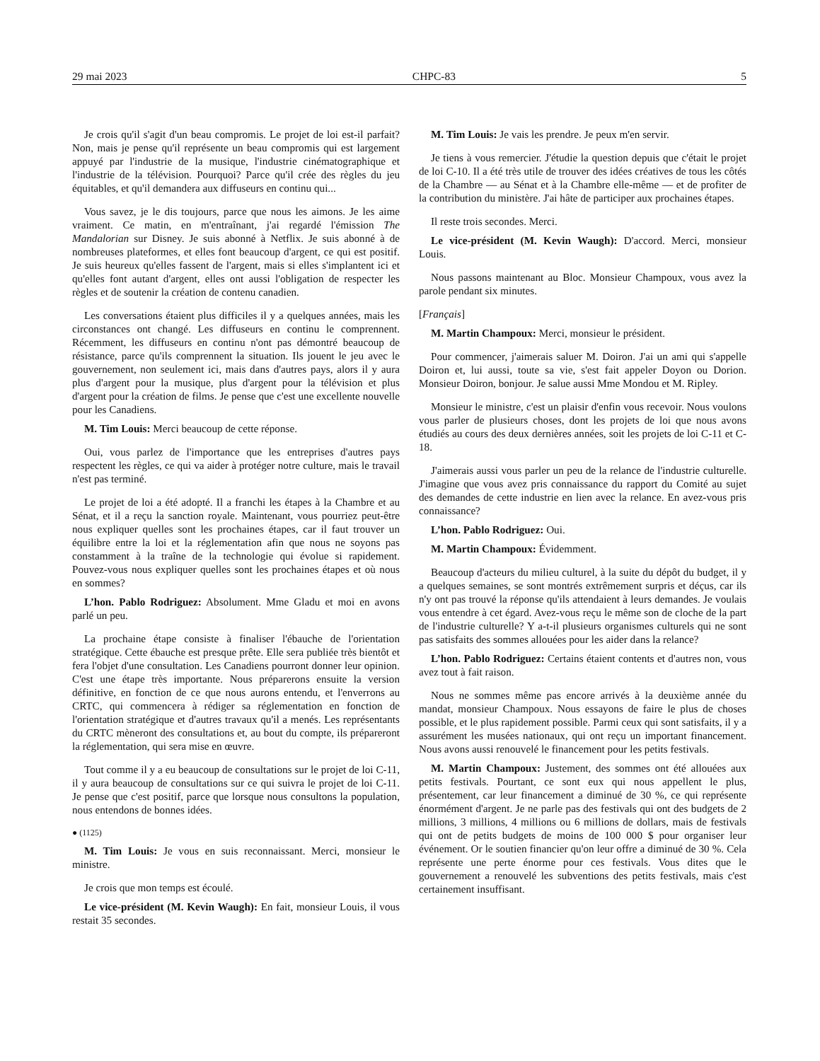29 mai 2023 CHPC-83 5
Je crois qu'il s'agit d'un beau compromis. Le projet de loi est-il parfait? Non, mais je pense qu'il représente un beau compromis qui est largement appuyé par l'industrie de la musique, l'industrie ciné­matographique et l'industrie de la télévision. Pourquoi? Parce qu'il crée des règles du jeu équitables, et qu'il demandera aux diffuseurs en continu qui...
Vous savez, je le dis toujours, parce que nous les aimons. Je les aime vraiment. Ce matin, en m'entraînant, j'ai regardé l'émission The Mandalorian sur Disney. Je suis abonné à Netflix. Je suis abonné à de nombreuses plateformes, et elles font beaucoup d'argent, ce qui est positif. Je suis heureux qu'elles fassent de l'argent, mais si elles s'implantent ici et qu'elles font autant d'argent, elles ont aussi l'obligation de respecter les règles et de soutenir la création de contenu canadien.
Les conversations étaient plus difficiles il y a quelques années, mais les circonstances ont changé. Les diffuseurs en continu le comprennent. Récemment, les diffuseurs en continu n'ont pas dé­montré beaucoup de résistance, parce qu'ils comprennent la situa­tion. Ils jouent le jeu avec le gouvernement, non seulement ici, mais dans d'autres pays, alors il y aura plus d'argent pour la musique, plus d'argent pour la télévision et plus d'argent pour la création de films. Je pense que c'est une excellente nouvelle pour les Cana­diens.
M. Tim Louis: Merci beaucoup de cette réponse.
Oui, vous parlez de l'importance que les entreprises d'autres pays respectent les règles, ce qui va aider à protéger notre culture, mais le travail n'est pas terminé.
Le projet de loi a été adopté. Il a franchi les étapes à la Chambre et au Sénat, et il a reçu la sanction royale. Maintenant, vous pour­riez peut-être nous expliquer quelles sont les prochaines étapes, car il faut trouver un équilibre entre la loi et la réglementation afin que nous ne soyons pas constamment à la traîne de la technologie qui évolue si rapidement. Pouvez-vous nous expliquer quelles sont les prochaines étapes et où nous en sommes?
L’hon. Pablo Rodriguez: Absolument. Mme Gladu et moi en avons parlé un peu.
La prochaine étape consiste à finaliser l'ébauche de l'orientation stratégique. Cette ébauche est presque prête. Elle sera publiée très bientôt et fera l'objet d'une consultation. Les Canadiens pourront donner leur opinion. C'est une étape très importante. Nous prépare­rons ensuite la version définitive, en fonction de ce que nous aurons entendu, et l'enverrons au CRTC, qui commencera à rédiger sa ré­glementation en fonction de l'orientation stratégique et d'autres tra­vaux qu'il a menés. Les représentants du CRTC mèneront des consultations et, au bout du compte, ils prépareront la réglementa­tion, qui sera mise en œuvre.
Tout comme il y a eu beaucoup de consultations sur le projet de loi C-11, il y aura beaucoup de consultations sur ce qui suivra le projet de loi C-11. Je pense que c'est positif, parce que lorsque nous consultons la population, nous entendons de bonnes idées.
● (1125)
M. Tim Louis: Je vous en suis reconnaissant. Merci, monsieur le ministre.
Je crois que mon temps est écoulé.
Le vice-président (M. Kevin Waugh): En fait, monsieur Louis, il vous restait 35 secondes.
M. Tim Louis: Je vais les prendre. Je peux m'en servir.
Je tiens à vous remercier. J'étudie la question depuis que c'était le projet de loi C-10. Il a été très utile de trouver des idées créatives de tous les côtés de la Chambre — au Sénat et à la Chambre elle-même — et de profiter de la contribution du ministère. J'ai hâte de participer aux prochaines étapes.
Il reste trois secondes. Merci.
Le vice-président (M. Kevin Waugh): D'accord. Merci, mon­sieur Louis.
Nous passons maintenant au Bloc. Monsieur Champoux, vous avez la parole pendant six minutes.
[Français]
M. Martin Champoux: Merci, monsieur le président.
Pour commencer, j'aimerais saluer M. Doiron. J'ai un ami qui s'appelle Doiron et, lui aussi, toute sa vie, s'est fait appeler Doyon ou Dorion. Monsieur Doiron, bonjour. Je salue aussi Mme Mondou et M. Ripley.
Monsieur le ministre, c'est un plaisir d'enfin vous recevoir. Nous voulons vous parler de plusieurs choses, dont les projets de loi que nous avons étudiés au cours des deux dernières années, soit les pro­jets de loi C-11 et C-18.
J'aimerais aussi vous parler un peu de la relance de l'industrie culturelle. J'imagine que vous avez pris connaissance du rapport du Comité au sujet des demandes de cette industrie en lien avec la re­lance. En avez-vous pris connaissance?
L’hon. Pablo Rodriguez: Oui.
M. Martin Champoux: Évidemment.
Beaucoup d'acteurs du milieu culturel, à la suite du dépôt du budget, il y a quelques semaines, se sont montrés extrêmement sur­pris et déçus, car ils n'y ont pas trouvé la réponse qu'ils attendaient à leurs demandes. Je voulais vous entendre à cet égard. Avez-vous reçu le même son de cloche de la part de l'industrie culturelle? Y a-t-il plusieurs organismes culturels qui ne sont pas satisfaits des sommes allouées pour les aider dans la relance?
L’hon. Pablo Rodriguez: Certains étaient contents et d'autres non, vous avez tout à fait raison.
Nous ne sommes même pas encore arrivés à la deuxième année du mandat, monsieur Champoux. Nous essayons de faire le plus de choses possible, et le plus rapidement possible. Parmi ceux qui sont satisfaits, il y a assurément les musées nationaux, qui ont reçu un important financement. Nous avons aussi renouvelé le financement pour les petits festivals.
M. Martin Champoux: Justement, des sommes ont été allouées aux petits festivals. Pourtant, ce sont eux qui nous appellent le plus, présentement, car leur financement a diminué de 30 %, ce qui re­présente énormément d'argent. Je ne parle pas des festivals qui ont des budgets de 2 millions, 3 millions, 4 millions ou 6 millions de dollars, mais de festivals qui ont de petits budgets de moins de 100 000 $ pour organiser leur événement. Or le soutien financier qu'on leur offre a diminué de 30 %. Cela représente une perte énorme pour ces festivals. Vous dites que le gouvernement a renou­velé les subventions des petits festivals, mais c'est certainement in­suffisant.